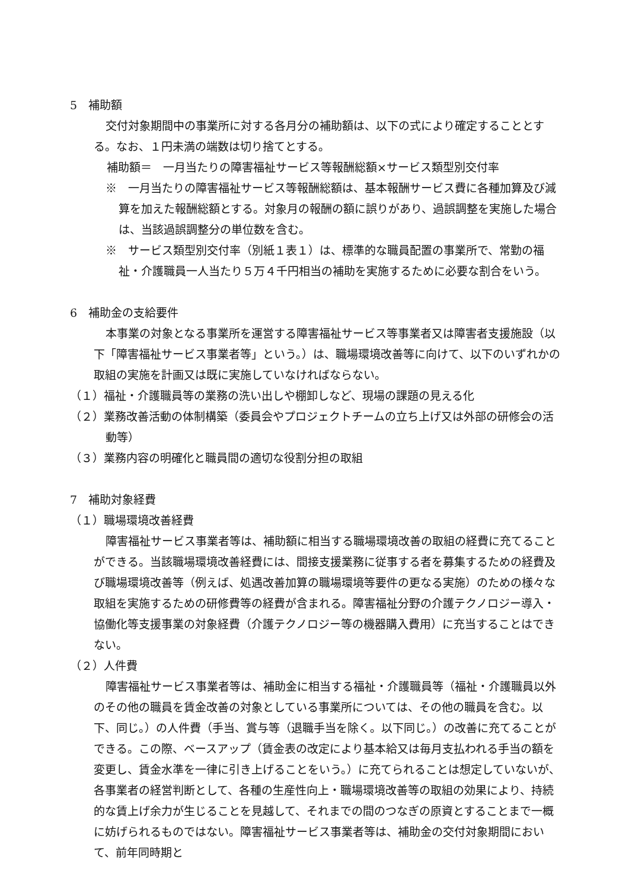5　補助額
交付対象期間中の事業所に対する各月分の補助額は、以下の式により確定することとする。なお、１円未満の端数は切り捨てとする。
補助額＝　一月当たりの障害福祉サービス等報酬総額×サービス類型別交付率
※　一月当たりの障害福祉サービス等報酬総額は、基本報酬サービス費に各種加算及び減算を加えた報酬総額とする。対象月の報酬の額に誤りがあり、過誤調整を実施した場合は、当該過誤調整分の単位数を含む。
※　サービス類型別交付率（別紙１表１）は、標準的な職員配置の事業所で、常勤の福祉・介護職員一人当たり５万４千円相当の補助を実施するために必要な割合をいう。
6　補助金の支給要件
本事業の対象となる事業所を運営する障害福祉サービス等事業者又は障害者支援施設（以下「障害福祉サービス事業者等」という。）は、職場環境改善等に向けて、以下のいずれかの取組の実施を計画又は既に実施していなければならない。
（１）福祉・介護職員等の業務の洗い出しや棚卸しなど、現場の課題の見える化
（２）業務改善活動の体制構築（委員会やプロジェクトチームの立ち上げ又は外部の研修会の活動等）
（３）業務内容の明確化と職員間の適切な役割分担の取組
7　補助対象経費
（１）職場環境改善経費
障害福祉サービス事業者等は、補助額に相当する職場環境改善の取組の経費に充てることができる。当該職場環境改善経費には、間接支援業務に従事する者を募集するための経費及び職場環境改善等（例えば、処遇改善加算の職場環境等要件の更なる実施）のための様々な取組を実施するための研修費等の経費が含まれる。障害福祉分野の介護テクノロジー導入・協働化等支援事業の対象経費（介護テクノロジー等の機器購入費用）に充当することはできない。
（２）人件費
障害福祉サービス事業者等は、補助金に相当する福祉・介護職員等（福祉・介護職員以外のその他の職員を賃金改善の対象としている事業所については、その他の職員を含む。以下、同じ。）の人件費（手当、賞与等（退職手当を除く。以下同じ。）の改善に充てることができる。この際、ベースアップ（賃金表の改定により基本給又は毎月支払われる手当の額を変更し、賃金水準を一律に引き上げることをいう。）に充てられることは想定していないが、各事業者の経営判断として、各種の生産性向上・職場環境改善等の取組の効果により、持続的な賃上げ余力が生じることを見越して、それまでの間のつなぎの原資とすることまで一概に妨げられるものではない。障害福祉サービス事業者等は、補助金の交付対象期間において、前年同時期と